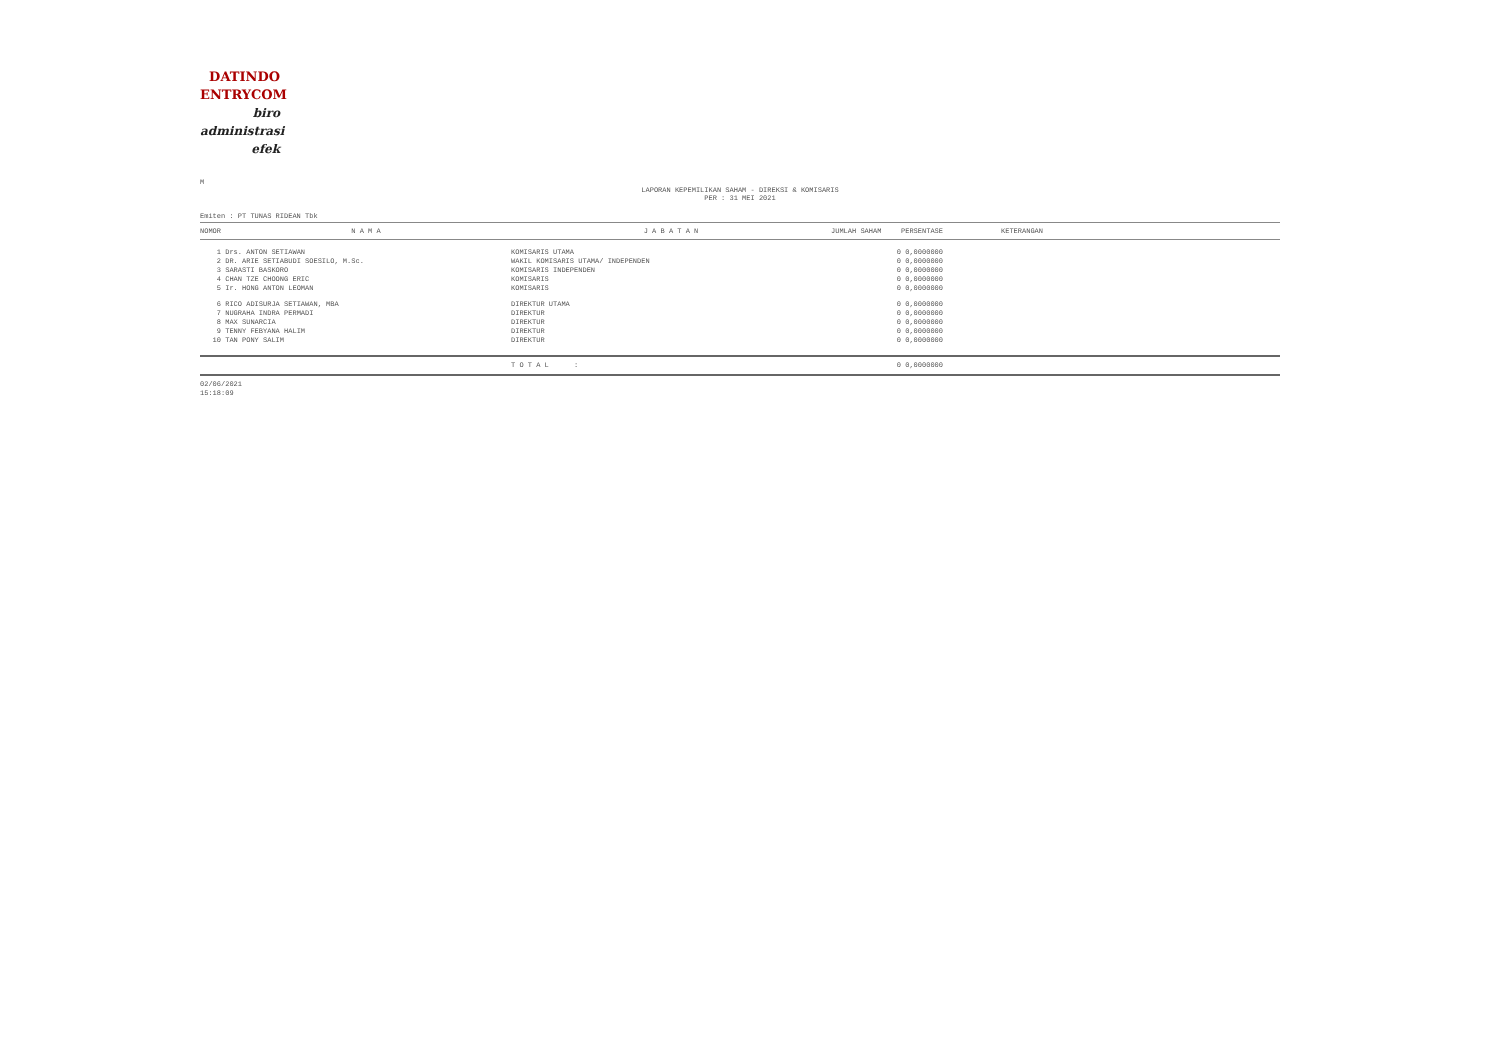DATINDO
ENTRYCOM
biro
administrasi
efek
M
LAPORAN KEPEMILIKAN SAHAM - DIREKSI & KOMISARIS
PER : 31 MEI 2021
Emiten : PT TUNAS RIDEAN Tbk
| NOMOR | N A M A | J A B A T A N | JUMLAH SAHAM | PERSENTASE | KETERANGAN |
| --- | --- | --- | --- | --- | --- |
| 1 | Drs. ANTON SETIAWAN | KOMISARIS UTAMA | 0 | 0,0000000 | |
| 2 | DR. ARIE SETIABUDI SOESILO, M.Sc. | WAKIL KOMISARIS UTAMA/ INDEPENDEN | 0 | 0,0000000 | |
| 3 | SARASTI BASKORO | KOMISARIS INDEPENDEN | 0 | 0,0000000 | |
| 4 | CHAN TZE CHOONG ERIC | KOMISARIS | 0 | 0,0000000 | |
| 5 | Ir. HONG ANTON LEOMAN | KOMISARIS | 0 | 0,0000000 | |
| 6 | RICO ADISURJA SETIAWAN, MBA | DIREKTUR UTAMA | 0 | 0,0000000 | |
| 7 | NUGRAHA INDRA PERMADI | DIREKTUR | 0 | 0,0000000 | |
| 8 | MAX SUNARCIA | DIREKTUR | 0 | 0,0000000 | |
| 9 | TENNY FEBYANA HALIM | DIREKTUR | 0 | 0,0000000 | |
| 10 | TAN PONY SALIM | DIREKTUR | 0 | 0,0000000 | |
| | | T O T A L : | 0 | 0,0000000 | |
02/06/2021
15:18:09